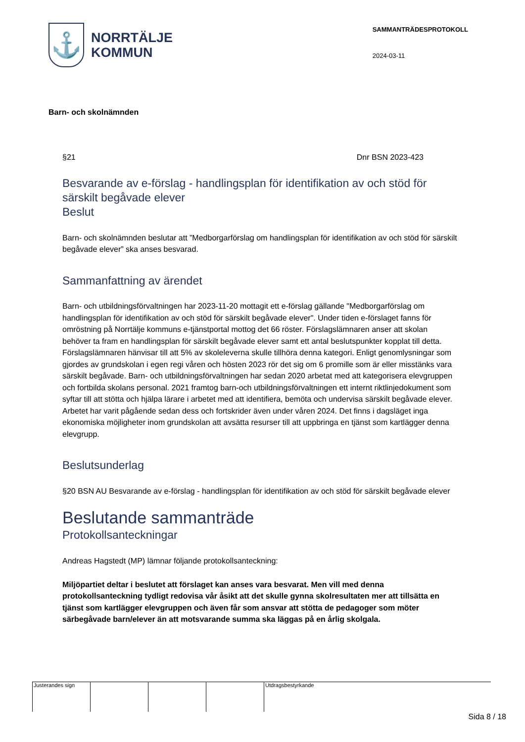⚓
NORRTÄLJE
KOMMUN
SAMMANTRÄDESPROTOKOLL
2024-03-11
Barn- och skolnämnden
§21 Dnr BSN 2023-423
Besvarande av e-förslag - handlingsplan för identifikation av och stöd för särskilt begåvade elever
Beslut
Barn- och skolnämnden beslutar att ”Medborgarförslag om handlingsplan för identifikation av och stöd för särskilt begåvade elever” ska anses besvarad.
Sammanfattning av ärendet
Barn- och utbildningsförvaltningen har 2023-11-20 mottagit ett e-förslag gällande "Medborgarförslag om handlingsplan för identifikation av och stöd för särskilt begåvade elever". Under tiden e-förslaget fanns för omröstning på Norrtälje kommuns e-tjänstportal mottog det 66 röster. Förslagslämnaren anser att skolan behöver ta fram en handlingsplan för särskilt begåvade elever samt ett antal beslutspunkter kopplat till detta. Förslagslämnaren hänvisar till att 5% av skoleleverna skulle tillhöra denna kategori. Enligt genomlysningar som gjordes av grundskolan i egen regi våren och hösten 2023 rör det sig om 6 promille som är eller misstänks vara särskilt begåvade. Barn- och utbildningsförvaltningen har sedan 2020 arbetat med att kategorisera elevgruppen och fortbilda skolans personal. 2021 framtog barn-och utbildningsförvaltningen ett internt riktlinjedokument som syftar till att stötta och hjälpa lärare i arbetet med att identifiera, bemöta och undervisa särskilt begåvade elever. Arbetet har varit pågående sedan dess och fortskrider även under våren 2024. Det finns i dagsläget inga ekonomiska möjligheter inom grundskolan att avsätta resurser till att uppbringa en tjänst som kartlägger denna elevgrupp.
Beslutsunderlag
§20 BSN AU Besvarande av e-förslag - handlingsplan för identifikation av och stöd för särskilt begåvade elever
Beslutande sammanträde
Protokollsanteckningar
Andreas Hagstedt (MP) lämnar följande protokollsanteckning:
Miljöpartiet deltar i beslutet att förslaget kan anses vara besvarat. Men vill med denna protokollsanteckning tydligt redovisa vår åsikt att det skulle gynna skolresultaten mer att tillsätta en tjänst som kartlägger elevgruppen och även får som ansvar att stötta de pedagoger som möter särbegåvade barn/elever än att motsvarande summa ska läggas på en årlig skolgala.
Justerandes sign Utdragsbestyrkande
Sida 8 / 18